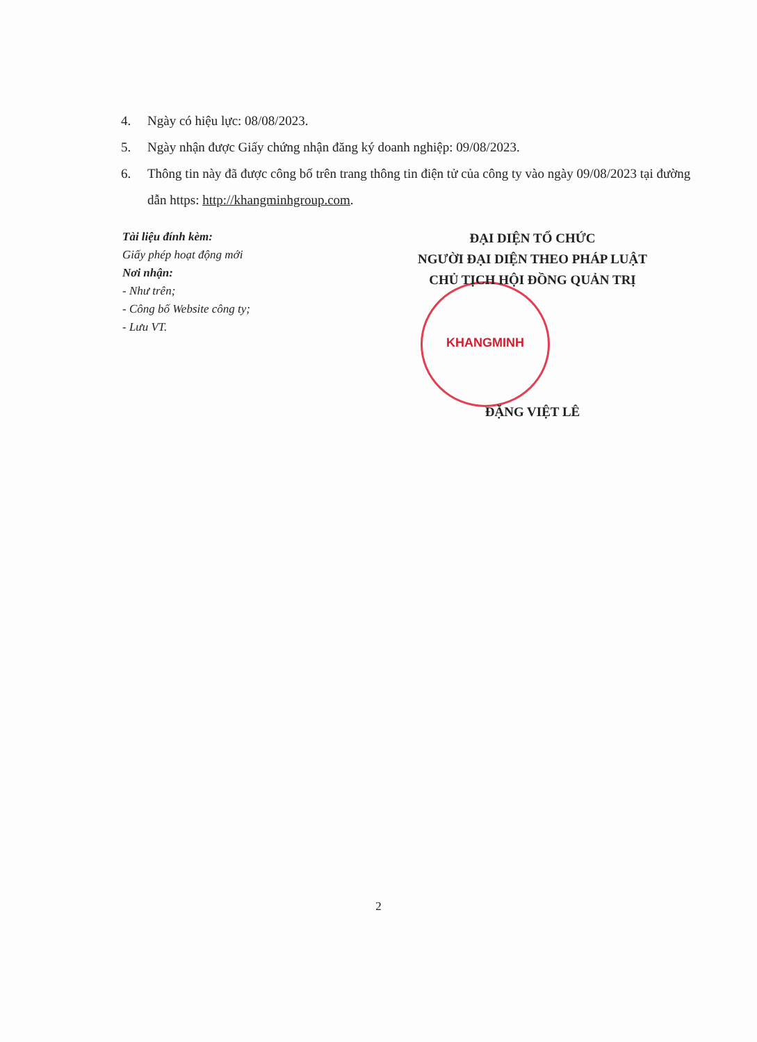4. Ngày có hiệu lực: 08/08/2023.
5. Ngày nhận được Giấy chứng nhận đăng ký doanh nghiệp: 09/08/2023.
6. Thông tin này đã được công bố trên trang thông tin điện tử của công ty vào ngày 09/08/2023 tại đường dẫn https: http://khangminhgroup.com.
KHANGMINH
Tài liệu đính kèm:
Giấy phép hoạt động mới
Nơi nhận:
- Như trên;
- Công bố Website công ty;
- Lưu VT.
ĐẠI DIỆN TỔ CHỨC
NGƯỜI ĐẠI DIỆN THEO PHÁP LUẬT
CHỦ TỊCH HỘI ĐỒNG QUẢN TRỊ
ĐẶNG VIỆT LÊ
2